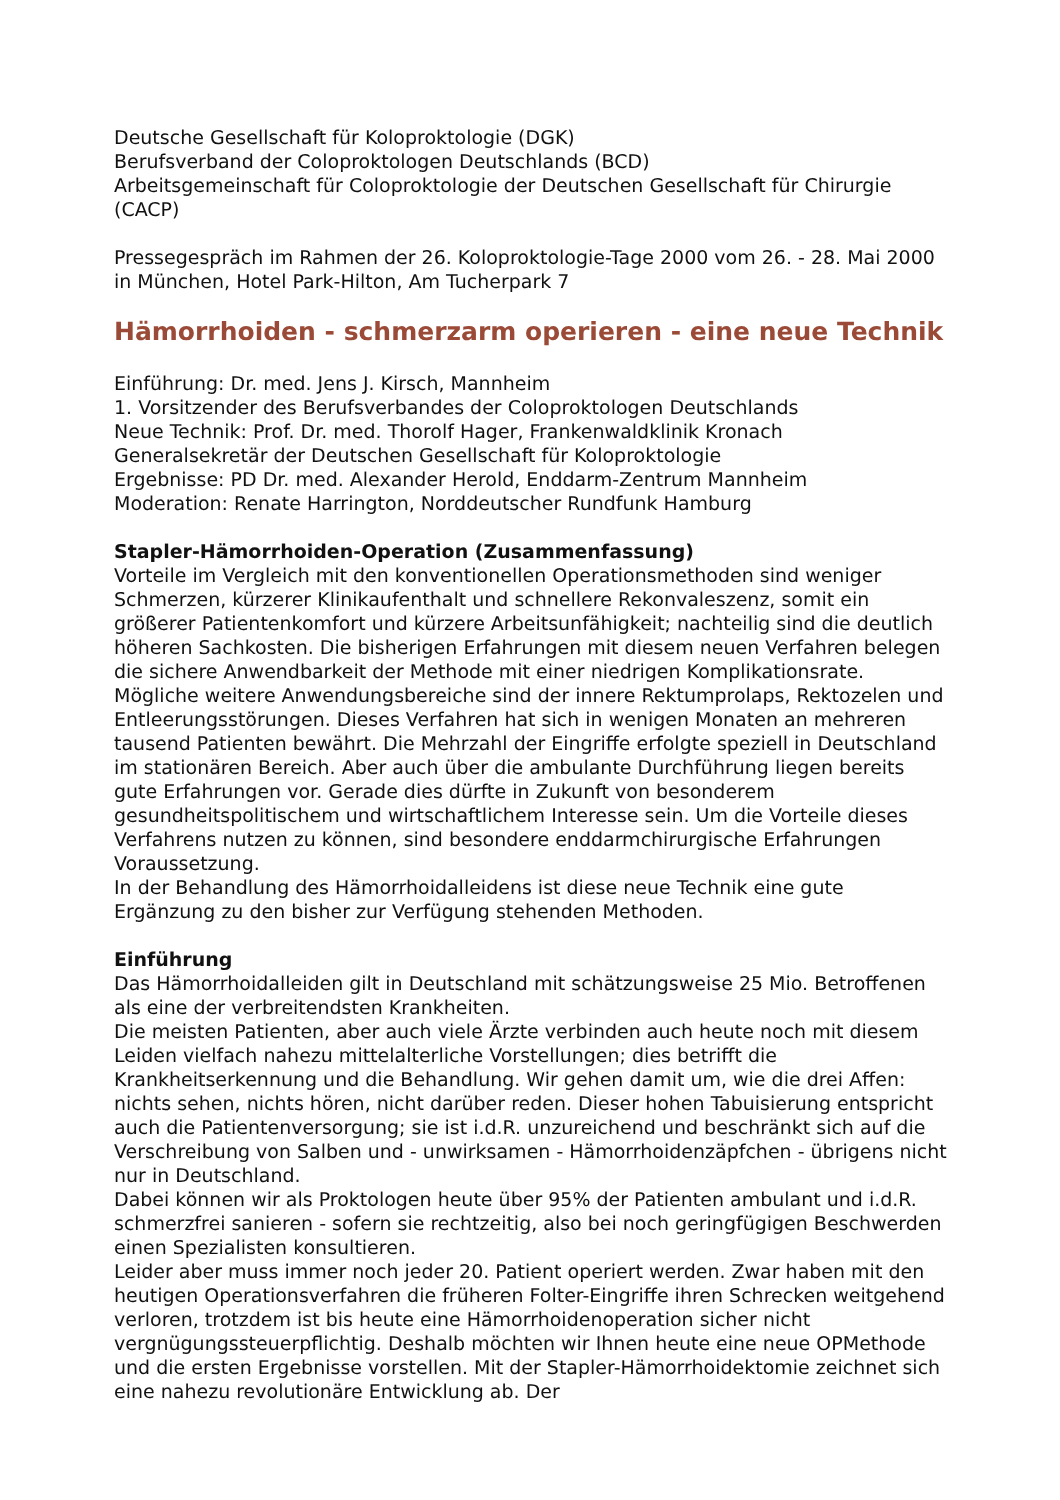Deutsche Gesellschaft für Koloproktologie (DGK)
Berufsverband der Coloproktologen Deutschlands (BCD)
Arbeitsgemeinschaft für Coloproktologie der Deutschen Gesellschaft für Chirurgie (CACP)
Pressegespräch im Rahmen der 26. Koloproktologie-Tage 2000 vom 26. - 28. Mai 2000 in München, Hotel Park-Hilton, Am Tucherpark 7
Hämorrhoiden - schmerzarm operieren - eine neue Technik
Einführung: Dr. med. Jens J. Kirsch, Mannheim
1. Vorsitzender des Berufsverbandes der Coloproktologen Deutschlands
Neue Technik: Prof. Dr. med. Thorolf Hager, Frankenwaldklinik Kronach
Generalsekretär der Deutschen Gesellschaft für Koloproktologie
Ergebnisse: PD Dr. med. Alexander Herold, Enddarm-Zentrum Mannheim
Moderation: Renate Harrington, Norddeutscher Rundfunk Hamburg
Stapler-Hämorrhoiden-Operation (Zusammenfassung)
Vorteile im Vergleich mit den konventionellen Operationsmethoden sind weniger Schmerzen, kürzerer Klinikaufenthalt und schnellere Rekonvaleszenz, somit ein größerer Patientenkomfort und kürzere Arbeitsunfähigkeit; nachteilig sind die deutlich höheren Sachkosten. Die bisherigen Erfahrungen mit diesem neuen Verfahren belegen die sichere Anwendbarkeit der Methode mit einer niedrigen Komplikationsrate. Mögliche weitere Anwendungsbereiche sind der innere Rektumprolaps, Rektozelen und Entleerungsstörungen. Dieses Verfahren hat sich in wenigen Monaten an mehreren tausend Patienten bewährt. Die Mehrzahl der Eingriffe erfolgte speziell in Deutschland im stationären Bereich. Aber auch über die ambulante Durchführung liegen bereits gute Erfahrungen vor. Gerade dies dürfte in Zukunft von besonderem gesundheitspolitischem und wirtschaftlichem Interesse sein. Um die Vorteile dieses Verfahrens nutzen zu können, sind besondere enddarmchirurgische Erfahrungen Voraussetzung.
In der Behandlung des Hämorrhoidalleidens ist diese neue Technik eine gute Ergänzung zu den bisher zur Verfügung stehenden Methoden.
Einführung
Das Hämorrhoidalleiden gilt in Deutschland mit schätzungsweise 25 Mio. Betroffenen als eine der verbreitendsten Krankheiten.
Die meisten Patienten, aber auch viele Ärzte verbinden auch heute noch mit diesem Leiden vielfach nahezu mittelalterliche Vorstellungen; dies betrifft die Krankheitserkennung und die Behandlung. Wir gehen damit um, wie die drei Affen: nichts sehen, nichts hören, nicht darüber reden. Dieser hohen Tabuisierung entspricht auch die Patientenversorgung; sie ist i.d.R. unzureichend und beschränkt sich auf die Verschreibung von Salben und - unwirksamen - Hämorrhoidenzäpfchen - übrigens nicht nur in Deutschland.
Dabei können wir als Proktologen heute über 95% der Patienten ambulant und i.d.R. schmerzfrei sanieren - sofern sie rechtzeitig, also bei noch geringfügigen Beschwerden einen Spezialisten konsultieren.
Leider aber muss immer noch jeder 20. Patient operiert werden. Zwar haben mit den heutigen Operationsverfahren die früheren Folter-Eingriffe ihren Schrecken weitgehend verloren, trotzdem ist bis heute eine Hämorrhoidenoperation sicher nicht vergnügungssteuerpflichtig. Deshalb möchten wir Ihnen heute eine neue OPMethode und die ersten Ergebnisse vorstellen. Mit der Stapler-Hämorrhoidektomie zeichnet sich eine nahezu revolutionäre Entwicklung ab. Der